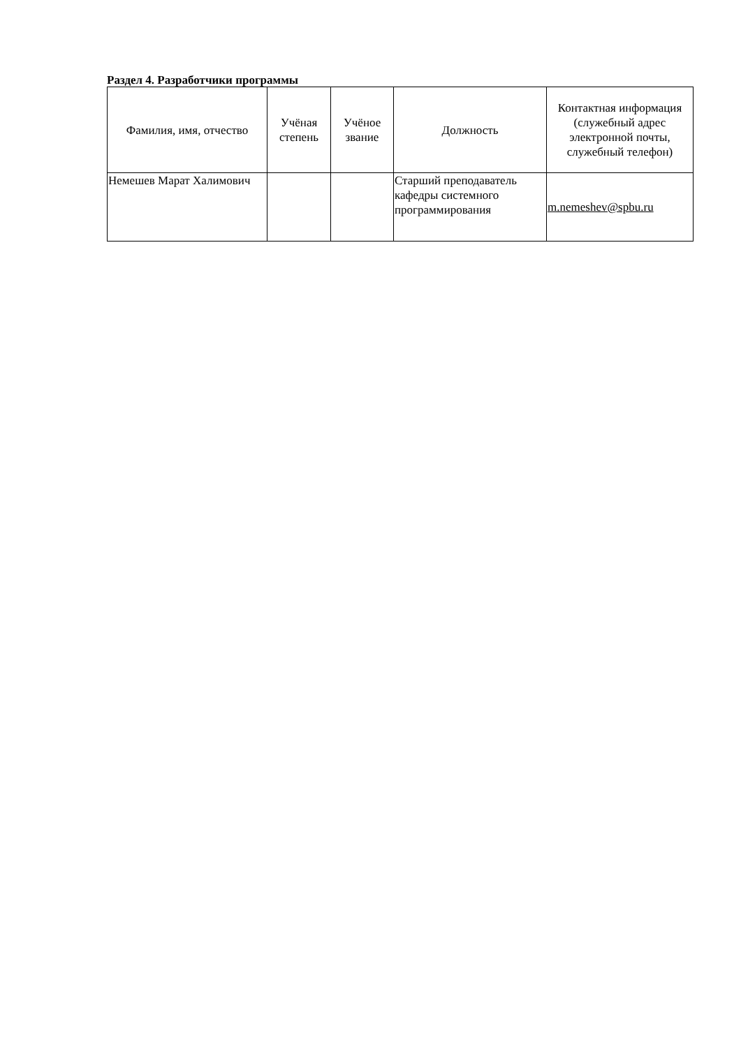Раздел 4. Разработчики программы
| Фамилия, имя, отчество | Учёная степень | Учёное звание | Должность | Контактная информация (служебный адрес электронной почты, служебный телефон) |
| --- | --- | --- | --- | --- |
| Немешев Марат Халимович | | | Старший преподаватель кафедры системного программирования | m.nemeshev@spbu.ru |